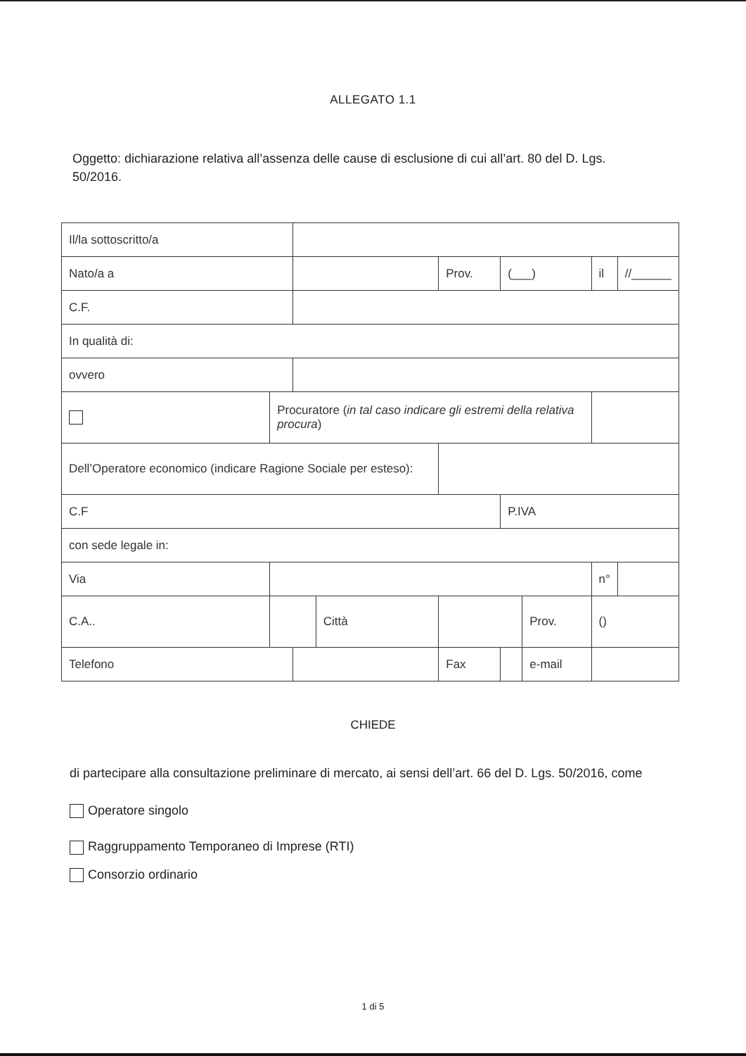ALLEGATO 1.1
Oggetto: dichiarazione relativa all’assenza delle cause di esclusione di cui all’art. 80 del D. Lgs. 50/2016.
| Il/la sottoscritto/a | | | | | | | | |
| Nato/a a | | | | Prov. | (___) | | il | //______ |
| C.F. | | | | | | | | |
| In qualità di: | | | | | | | | |
| ovvero | | | | | | | | |
| | Procuratore ( in tal caso indicare gli estremi della relativa procura ) | | | | | | | |
| Dell’Operatore economico (indicare Ragione Sociale per esteso): | | | | | | | | |
| C.F | | | | | P.IVA | | | |
| con sede legale in: | | | | | | | | |
| Via | | | | | | | n° | |
| C.A.. | | | Città | | | Prov. | () | |
| Telefono | | | | Fax | | e-mail | | |
CHIEDE
di partecipare alla consultazione preliminare di mercato, ai sensi dell’art. 66 del D. Lgs. 50/2016, come
Operatore singolo
Raggruppamento Temporaneo di Imprese (RTI)
Consorzio ordinario
1 di 5